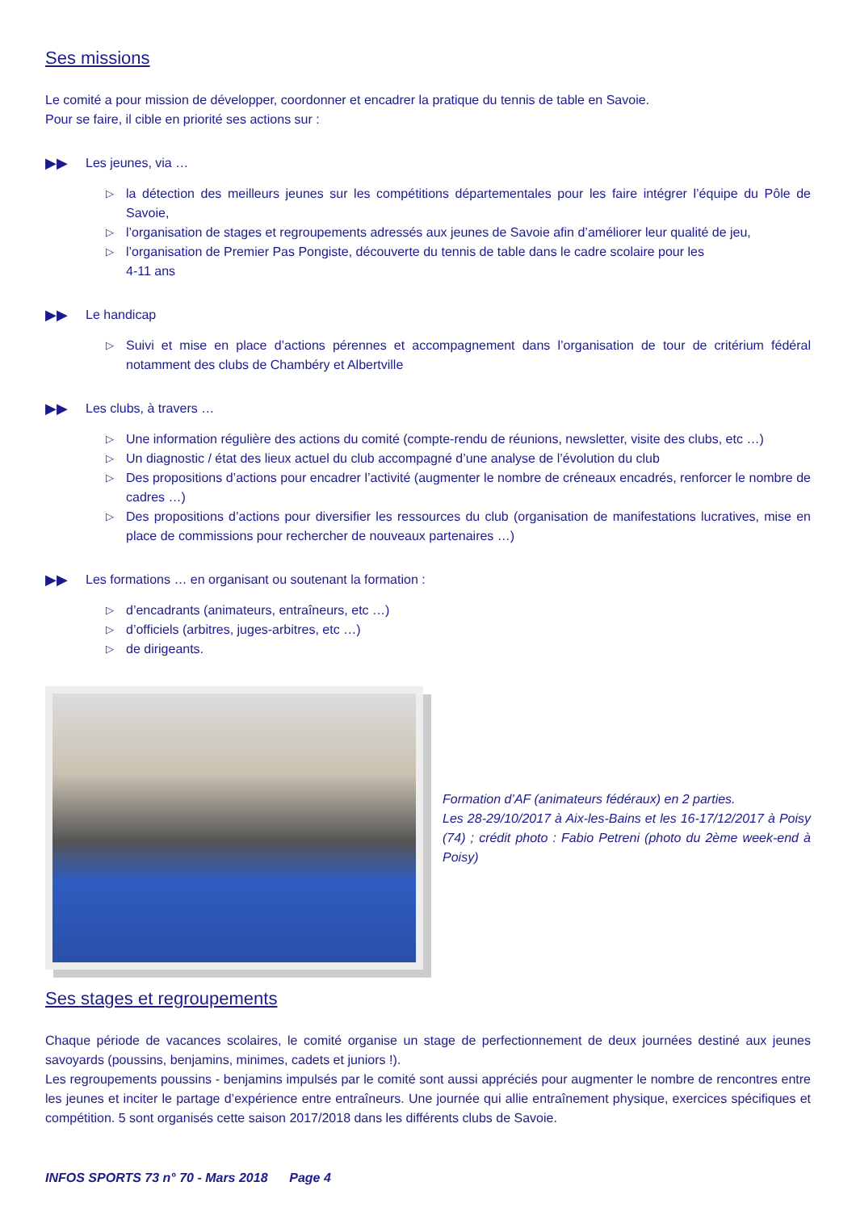Ses missions
Le comité a pour mission de développer, coordonner et encadrer la pratique du tennis de table en Savoie.
Pour se faire, il cible en priorité ses actions sur :
▶▶ Les jeunes, via …
▷ la détection des meilleurs jeunes sur les compétitions départementales pour les faire intégrer l’équipe du Pôle de Savoie,
▷ l’organisation de stages et regroupements adressés aux jeunes de Savoie afin d’améliorer leur qualité de jeu,
▷ l’organisation de Premier Pas Pongiste, découverte du tennis de table dans le cadre scolaire pour les
4-11 ans
▶▶ Le handicap
▷ Suivi et mise en place d’actions pérennes et accompagnement dans l’organisation de tour de critérium fédéral notamment des clubs de Chambéry et Albertville
▶▶ Les clubs, à travers …
▷ Une information régulière des actions du comité (compte-rendu de réunions, newsletter, visite des clubs, etc …)
▷ Un diagnostic / état des lieux actuel du club accompagné d’une analyse de l’évolution du club
▷ Des propositions d’actions pour encadrer l’activité (augmenter le nombre de créneaux encadrés, renforcer le nombre de cadres …)
▷ Des propositions d’actions pour diversifier les ressources du club (organisation de manifestations lucratives, mise en place de commissions pour rechercher de nouveaux partenaires …)
▶▶ Les formations … en organisant ou soutenant la formation :
▷ d’encadrants (animateurs, entraîneurs, etc …)
▷ d’officiels (arbitres, juges-arbitres, etc …)
▷ de dirigeants.
Formation d’AF (animateurs fédéraux) en 2 parties.
Les 28-29/10/2017 à Aix-les-Bains et les 16-17/12/2017 à Poisy (74) ; crédit photo : Fabio Petreni (photo du 2ème week-end à Poisy)
Ses stages et regroupements
Chaque période de vacances scolaires, le comité organise un stage de perfectionnement de deux journées destiné aux jeunes savoyards (poussins, benjamins, minimes, cadets et juniors !).
Les regroupements poussins - benjamins impulsés par le comité sont aussi appréciés pour augmenter le nombre de rencontres entre les jeunes et inciter le partage d’expérience entre entraîneurs. Une journée qui allie entraînement physique, exercices spécifiques et compétition. 5 sont organisés cette saison 2017/2018 dans les différents clubs de Savoie.
INFOS SPORTS 73 n° 70 - Mars 2018 Page 4